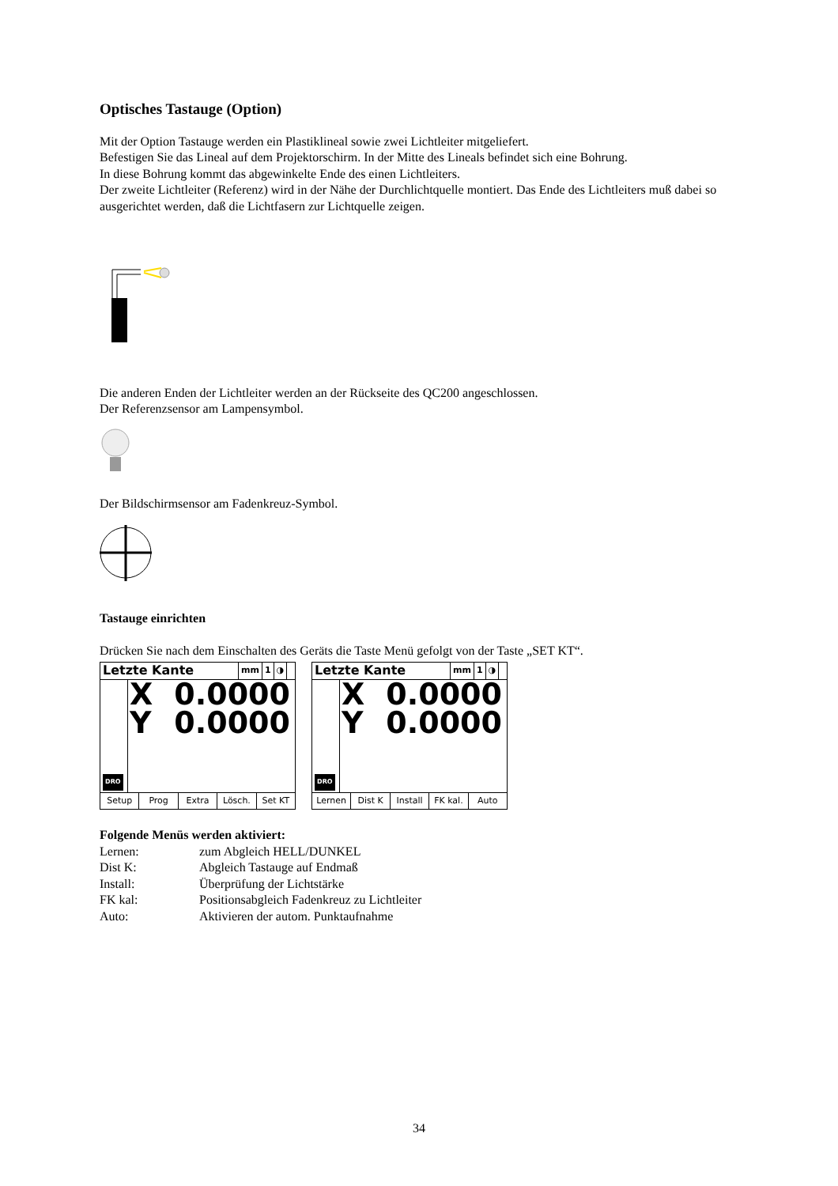Optisches Tastauge (Option)
Mit der Option Tastauge werden ein Plastiklineal sowie zwei Lichtleiter mitgeliefert.
Befestigen Sie das Lineal auf dem Projektorschirm. In der Mitte des Lineals befindet sich eine Bohrung.
In diese Bohrung kommt das abgewinkelte Ende des einen Lichtleiters.
Der zweite Lichtleiter (Referenz) wird in der Nähe der Durchlichtquelle montiert. Das Ende des Lichtleiters muß dabei so ausgerichtet werden, daß die Lichtfasern zur Lichtquelle zeigen.
Die anderen Enden der Lichtleiter werden an der Rückseite des QC200 angeschlossen.
Der Referenzsensor am Lampensymbol.
Der Bildschirmsensor am Fadenkreuz-Symbol.
Tastauge einrichten
Drücken Sie nach dem Einschalten des Geräts die Taste Menü gefolgt von der Taste „SET KT“.
Letzte Kante mm 1 ◑
DRO
X 0.0000
Y 0.0000
Setup Prog Extra Lösch. Set KT
Letzte Kante mm 1 ◑
DRO
X 0.0000
Y 0.0000
Lernen Dist K Install FK kal. Auto
Folgende Menüs werden aktiviert:
| Lernen: | zum Abgleich HELL/DUNKEL |
| Dist K: | Abgleich Tastauge auf Endmaß |
| Install: | Überprüfung der Lichtstärke |
| FK kal: | Positionsabgleich Fadenkreuz zu Lichtleiter |
| Auto: | Aktivieren der autom. Punktaufnahme |
34